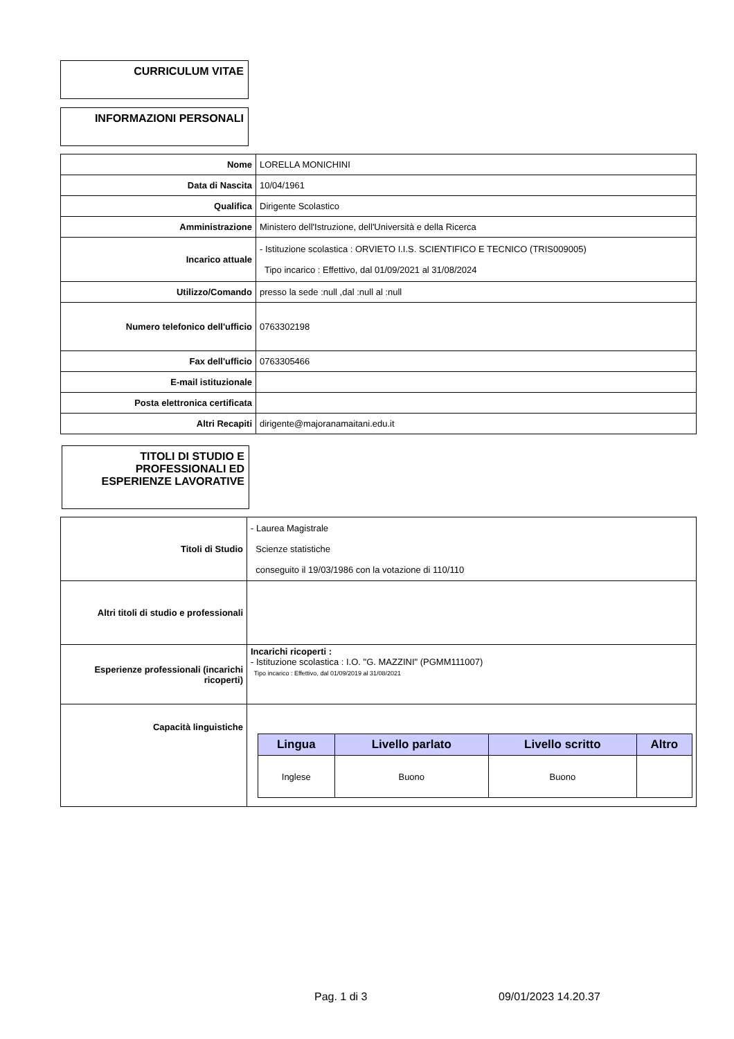CURRICULUM VITAE
INFORMAZIONI PERSONALI
| Nome | LORELLA MONICHINI |
| Data di Nascita | 10/04/1961 |
| Qualifica | Dirigente Scolastico |
| Amministrazione | Ministero dell'Istruzione, dell'Università e della Ricerca |
| Incarico attuale | - Istituzione scolastica : ORVIETO I.I.S. SCIENTIFICO E TECNICO (TRIS009005) Tipo incarico : Effettivo, dal 01/09/2021 al 31/08/2024 |
| Utilizzo/Comando | presso la sede :null ,dal :null al :null |
| Numero telefonico dell'ufficio | 0763302198 |
| Fax dell'ufficio | 0763305466 |
| E-mail istituzionale | |
| Posta elettronica certificata | |
| Altri Recapiti | dirigente@majoranamaitani.edu.it |
TITOLI DI STUDIO E PROFESSIONALI ED ESPERIENZE LAVORATIVE
| Titoli di Studio | - Laurea Magistrale Scienze statistiche conseguito il 19/03/1986 con la votazione di 110/110 |
| Altri titoli di studio e professionali | |
| Esperienze professionali (incarichi ricoperti) | Incarichi ricoperti : - Istituzione scolastica : I.O. "G. MAZZINI" (PGMM111007) Tipo incarico : Effettivo, dal 01/09/2019 al 31/08/2021 |
| Capacità linguistiche | / Lingua / Livello parlato / Livello scritto / Altro / / --- / --- / --- / --- / / Inglese / Buono / Buono / / |
Pag. 1 di 3 09/01/2023 14.20.37